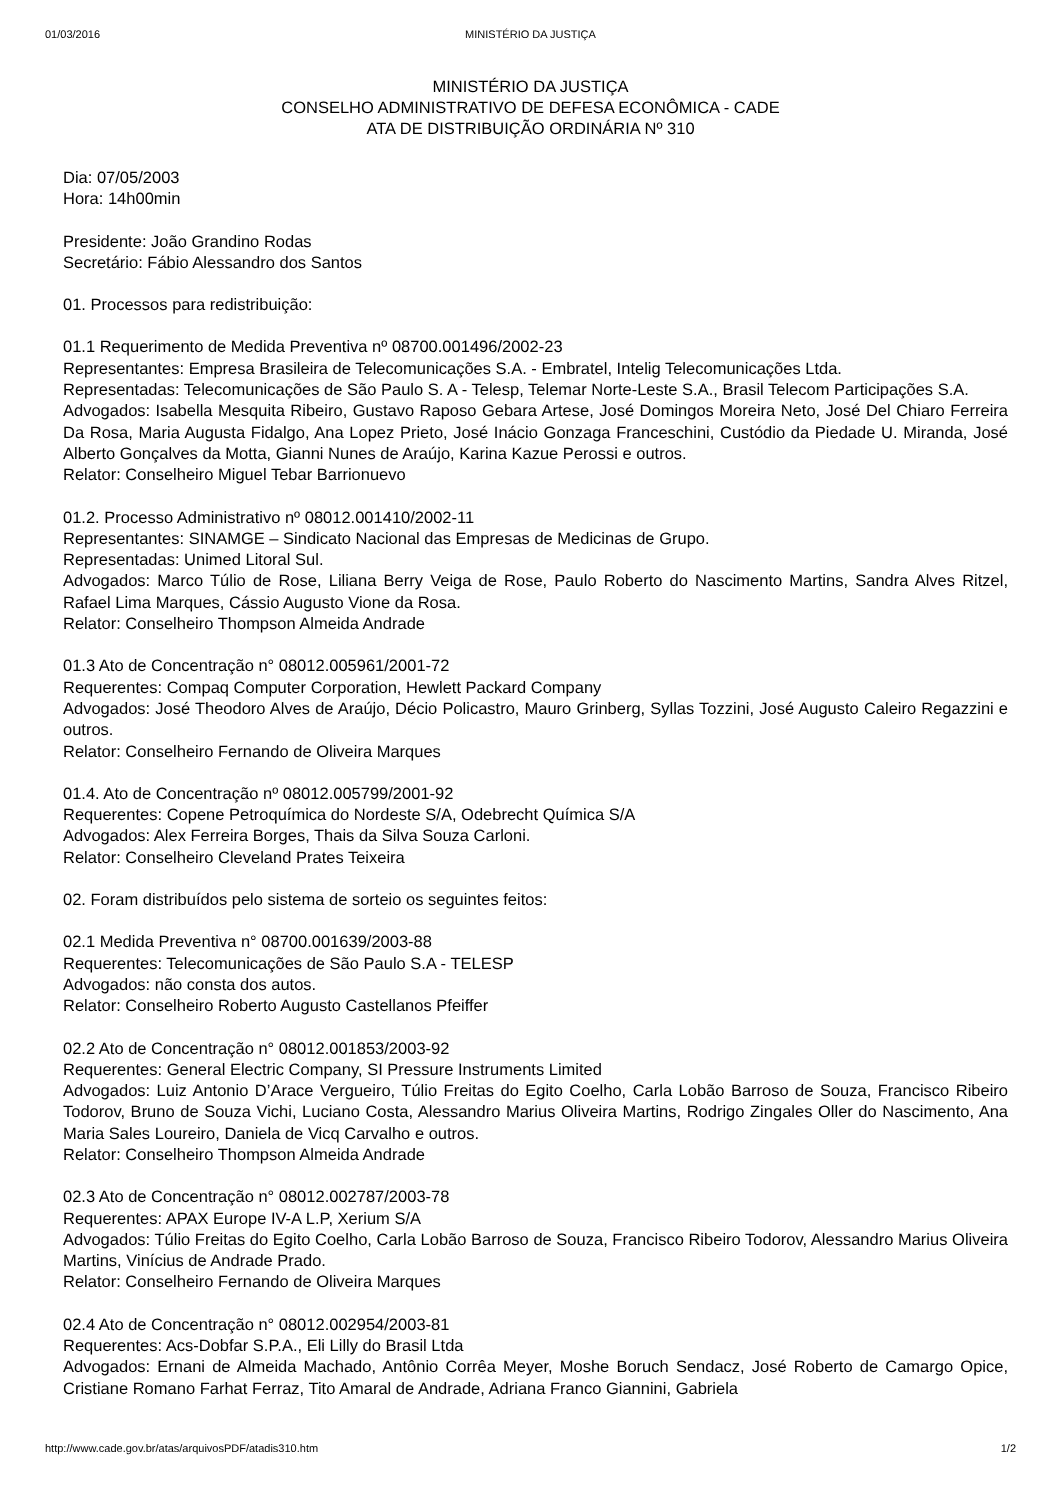01/03/2016 MINISTÉRIO DA JUSTIÇA
MINISTÉRIO DA JUSTIÇA
CONSELHO ADMINISTRATIVO DE DEFESA ECONÔMICA - CADE
ATA DE DISTRIBUIÇÃO ORDINÁRIA Nº 310
Dia: 07/05/2003
Hora: 14h00min
Presidente: João Grandino Rodas
Secretário: Fábio Alessandro dos Santos
01. Processos para redistribuição:
01.1 Requerimento de Medida Preventiva nº 08700.001496/2002-23
Representantes: Empresa Brasileira de Telecomunicações S.A. - Embratel, Intelig Telecomunicações Ltda.
Representadas: Telecomunicações de São Paulo S. A - Telesp, Telemar Norte-Leste S.A., Brasil Telecom Participações S.A.
Advogados: Isabella Mesquita Ribeiro, Gustavo Raposo Gebara Artese, José Domingos Moreira Neto, José Del Chiaro Ferreira Da Rosa, Maria Augusta Fidalgo, Ana Lopez Prieto, José Inácio Gonzaga Franceschini, Custódio da Piedade U. Miranda, José Alberto Gonçalves da Motta, Gianni Nunes de Araújo, Karina Kazue Perossi e outros.
Relator: Conselheiro Miguel Tebar Barrionuevo
01.2. Processo Administrativo nº 08012.001410/2002-11
Representantes: SINAMGE – Sindicato Nacional das Empresas de Medicinas de Grupo.
Representadas: Unimed Litoral Sul.
Advogados: Marco Túlio de Rose, Liliana Berry Veiga de Rose, Paulo Roberto do Nascimento Martins, Sandra Alves Ritzel, Rafael Lima Marques, Cássio Augusto Vione da Rosa.
Relator: Conselheiro Thompson Almeida Andrade
01.3 Ato de Concentração n° 08012.005961/2001-72
Requerentes: Compaq Computer Corporation, Hewlett Packard Company
Advogados: José Theodoro Alves de Araújo, Décio Policastro, Mauro Grinberg, Syllas Tozzini, José Augusto Caleiro Regazzini e outros.
Relator: Conselheiro Fernando de Oliveira Marques
01.4. Ato de Concentração nº 08012.005799/2001-92
Requerentes: Copene Petroquímica do Nordeste S/A, Odebrecht Química S/A
Advogados: Alex Ferreira Borges, Thais da Silva Souza Carloni.
Relator: Conselheiro Cleveland Prates Teixeira
02. Foram distribuídos pelo sistema de sorteio os seguintes feitos:
02.1 Medida Preventiva n° 08700.001639/2003-88
Requerentes: Telecomunicações de São Paulo S.A - TELESP
Advogados: não consta dos autos.
Relator: Conselheiro Roberto Augusto Castellanos Pfeiffer
02.2 Ato de Concentração n° 08012.001853/2003-92
Requerentes: General Electric Company, SI Pressure Instruments Limited
Advogados: Luiz Antonio D’Arace Vergueiro, Túlio Freitas do Egito Coelho, Carla Lobão Barroso de Souza, Francisco Ribeiro Todorov, Bruno de Souza Vichi, Luciano Costa, Alessandro Marius Oliveira Martins, Rodrigo Zingales Oller do Nascimento, Ana Maria Sales Loureiro, Daniela de Vicq Carvalho e outros.
Relator: Conselheiro Thompson Almeida Andrade
02.3 Ato de Concentração n° 08012.002787/2003-78
Requerentes: APAX Europe IV-A L.P, Xerium S/A
Advogados: Túlio Freitas do Egito Coelho, Carla Lobão Barroso de Souza, Francisco Ribeiro Todorov, Alessandro Marius Oliveira Martins, Vinícius de Andrade Prado.
Relator: Conselheiro Fernando de Oliveira Marques
02.4 Ato de Concentração n° 08012.002954/2003-81
Requerentes: Acs-Dobfar S.P.A., Eli Lilly do Brasil Ltda
Advogados: Ernani de Almeida Machado, Antônio Corrêa Meyer, Moshe Boruch Sendacz, José Roberto de Camargo Opice, Cristiane Romano Farhat Ferraz, Tito Amaral de Andrade, Adriana Franco Giannini, Gabriela
http://www.cade.gov.br/atas/arquivosPDF/atadis310.htm 1/2